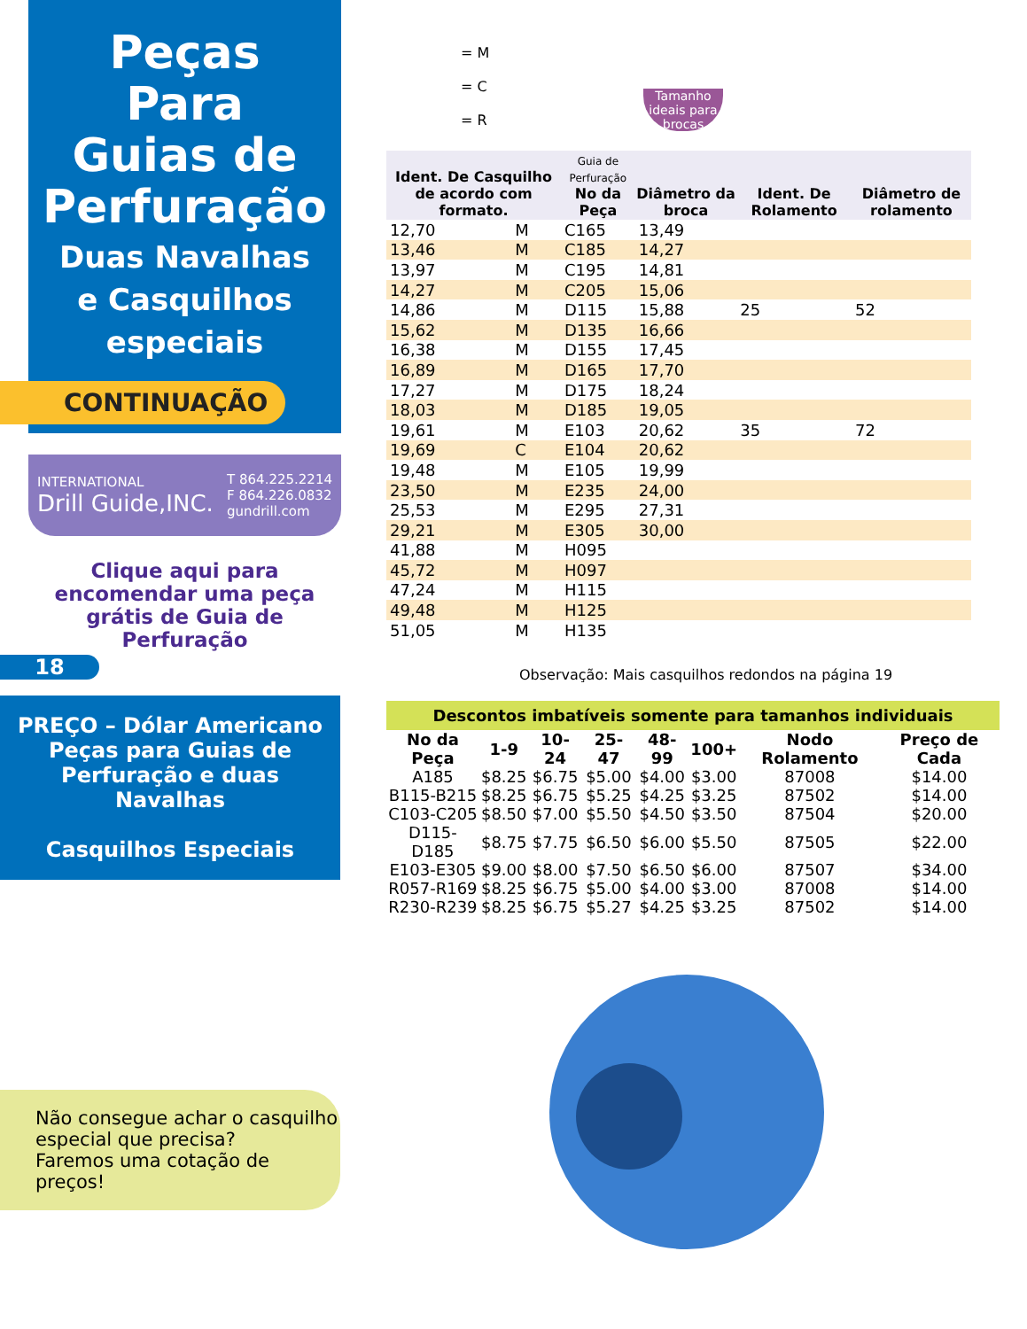Peças
Para
Guias de
Perfuração
Duas Navalhas
e Casquilhos
especiais
CONTINUAÇÃO
INTERNATIONAL
Drill Guide,INC. T 864.225.2214
F 864.226.0832
gundrill.com
Clique aqui para encomendar uma peça grátis de Guia de Perfuração
18
PREÇO – Dólar Americano
Peças para Guias de
Perfuração e duas
Navalhas
Casquilhos Especiais
Não consegue achar o casquilho especial que precisa?
Faremos uma cotação de preços!
= M
= C
= R
Tamanho ideais para brocas
| Ident. De Casquilho de acordo com formato. | | Guia de Perfuração No da Peça | Diâmetro da broca | Ident. De Rolamento | Diâmetro de rolamento |
| --- | --- | --- | --- | --- | --- |
| 12,70 | M | C165 | 13,49 | | |
| 13,46 | M | C185 | 14,27 | | |
| 13,97 | M | C195 | 14,81 | | |
| 14,27 | M | C205 | 15,06 | | |
| 14,86 | M | D115 | 15,88 | 25 | 52 |
| 15,62 | M | D135 | 16,66 | | |
| 16,38 | M | D155 | 17,45 | | |
| 16,89 | M | D165 | 17,70 | | |
| 17,27 | M | D175 | 18,24 | | |
| 18,03 | M | D185 | 19,05 | | |
| 19,61 | M | E103 | 20,62 | 35 | 72 |
| 19,69 | C | E104 | 20,62 | | |
| 19,48 | M | E105 | 19,99 | | |
| 23,50 | M | E235 | 24,00 | | |
| 25,53 | M | E295 | 27,31 | | |
| 29,21 | M | E305 | 30,00 | | |
| 41,88 | M | H095 | | | |
| 45,72 | M | H097 | | | |
| 47,24 | M | H115 | | | |
| 49,48 | M | H125 | | | |
| 51,05 | M | H135 | | | |
Observação: Mais casquilhos redondos na página 19
Descontos imbatíveis somente para tamanhos individuais
| No da Peça | 1-9 | 10-24 | 25-47 | 48-99 | 100+ | Nodo Rolamento | Preço de Cada |
| --- | --- | --- | --- | --- | --- | --- | --- |
| A185 | $8.25 | $6.75 | $5.00 | $4.00 | $3.00 | 87008 | $14.00 |
| B115-B215 | $8.25 | $6.75 | $5.25 | $4.25 | $3.25 | 87502 | $14.00 |
| C103-C205 | $8.50 | $7.00 | $5.50 | $4.50 | $3.50 | 87504 | $20.00 |
| D115-D185 | $8.75 | $7.75 | $6.50 | $6.00 | $5.50 | 87505 | $22.00 |
| E103-E305 | $9.00 | $8.00 | $7.50 | $6.50 | $6.00 | 87507 | $34.00 |
| R057-R169 | $8.25 | $6.75 | $5.00 | $4.00 | $3.00 | 87008 | $14.00 |
| R230-R239 | $8.25 | $6.75 | $5.27 | $4.25 | $3.25 | 87502 | $14.00 |